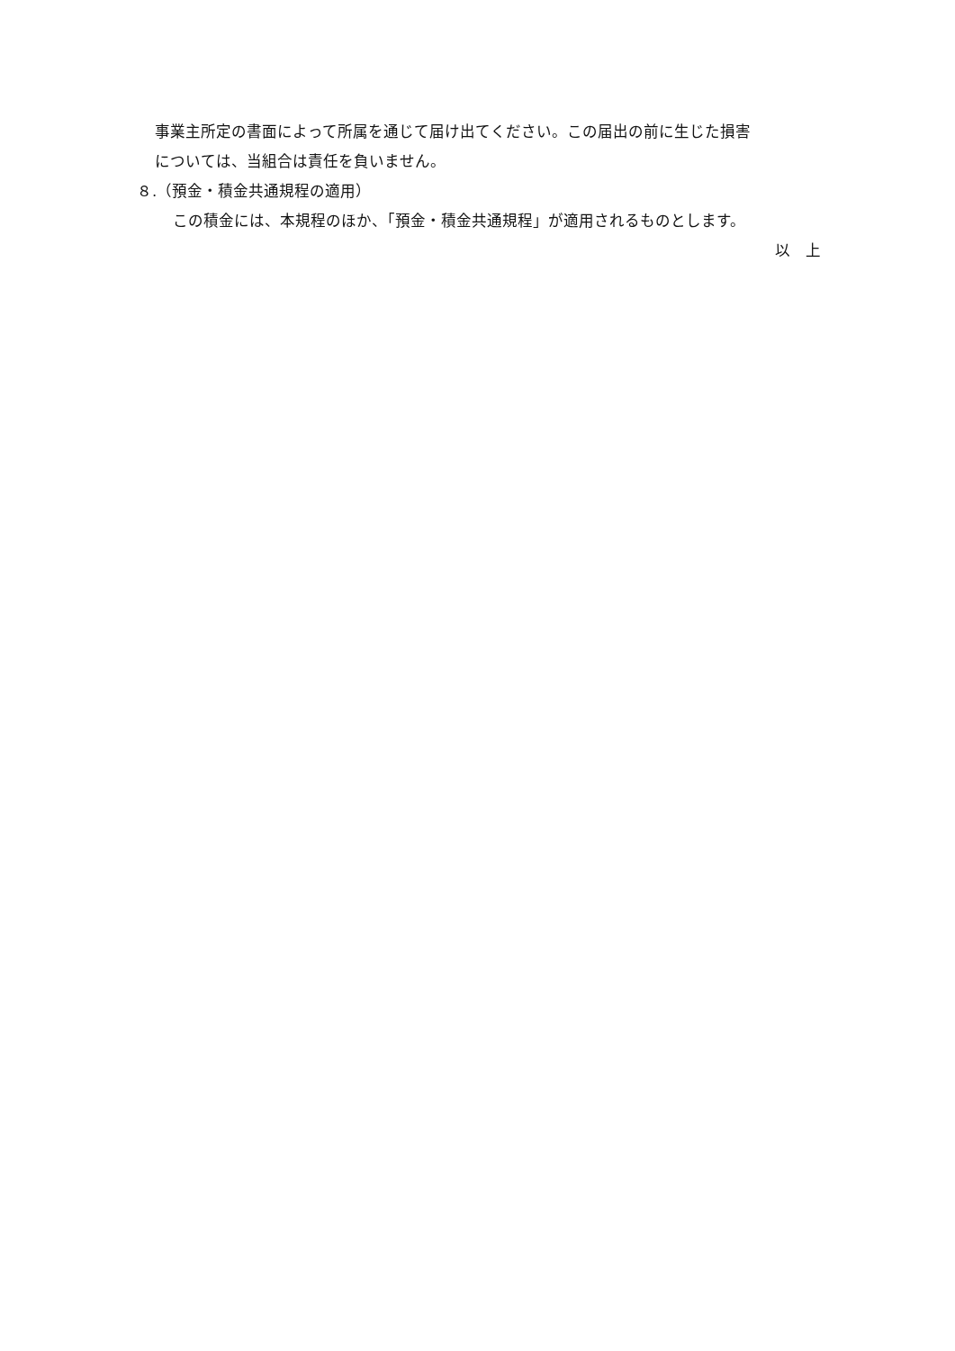事業主所定の書面によって所属を通じて届け出てください。この届出の前に生じた損害
については、当組合は責任を負いません。
８.（預金・積金共通規程の適用）
この積金には、本規程のほか、「預金・積金共通規程」が適用されるものとします。
以　上